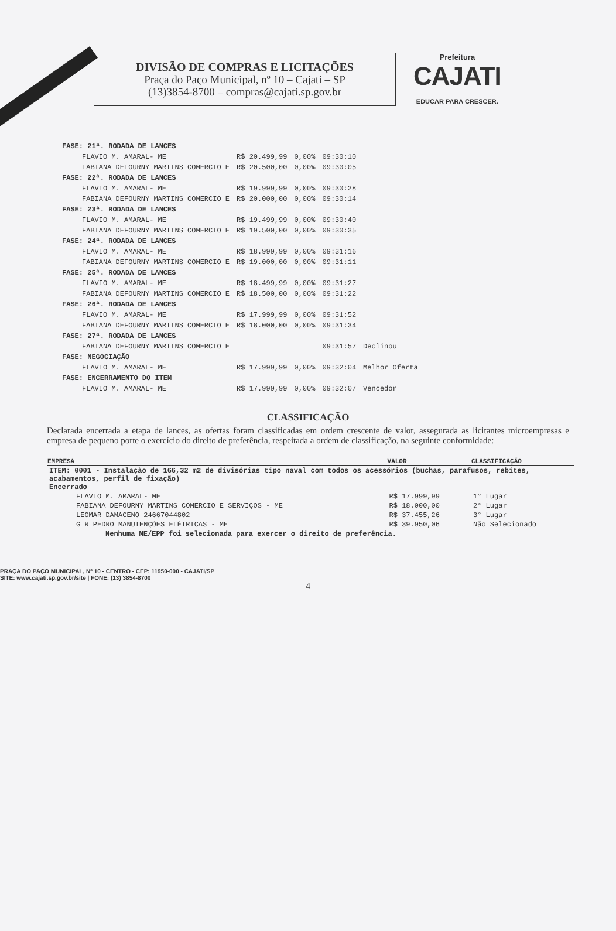DIVISÃO DE COMPRAS E LICITAÇÕES
Praça do Paço Municipal, nº 10 – Cajati – SP
(13)3854-8700 – compras@cajati.sp.gov.br
Prefeitura
CAJATI
EDUCAR PARA CRESCER.
| FASE: 21ª. RODADA DE LANCES | | | | |
| FLAVIO M. AMARAL- ME | R$ 20.499,99 | 0,00% | 09:30:10 | |
| FABIANA DEFOURNY MARTINS COMERCIO E | R$ 20.500,00 | 0,00% | 09:30:05 | |
| FASE: 22ª. RODADA DE LANCES | | | | |
| FLAVIO M. AMARAL- ME | R$ 19.999,99 | 0,00% | 09:30:28 | |
| FABIANA DEFOURNY MARTINS COMERCIO E | R$ 20.000,00 | 0,00% | 09:30:14 | |
| FASE: 23ª. RODADA DE LANCES | | | | |
| FLAVIO M. AMARAL- ME | R$ 19.499,99 | 0,00% | 09:30:40 | |
| FABIANA DEFOURNY MARTINS COMERCIO E | R$ 19.500,00 | 0,00% | 09:30:35 | |
| FASE: 24ª. RODADA DE LANCES | | | | |
| FLAVIO M. AMARAL- ME | R$ 18.999,99 | 0,00% | 09:31:16 | |
| FABIANA DEFOURNY MARTINS COMERCIO E | R$ 19.000,00 | 0,00% | 09:31:11 | |
| FASE: 25ª. RODADA DE LANCES | | | | |
| FLAVIO M. AMARAL- ME | R$ 18.499,99 | 0,00% | 09:31:27 | |
| FABIANA DEFOURNY MARTINS COMERCIO E | R$ 18.500,00 | 0,00% | 09:31:22 | |
| FASE: 26ª. RODADA DE LANCES | | | | |
| FLAVIO M. AMARAL- ME | R$ 17.999,99 | 0,00% | 09:31:52 | |
| FABIANA DEFOURNY MARTINS COMERCIO E | R$ 18.000,00 | 0,00% | 09:31:34 | |
| FASE: 27ª. RODADA DE LANCES | | | | |
| FABIANA DEFOURNY MARTINS COMERCIO E | | | 09:31:57 | Declinou |
| FASE: NEGOCIAÇÃO | | | | |
| FLAVIO M. AMARAL- ME | R$ 17.999,99 | 0,00% | 09:32:04 | Melhor Oferta |
| FASE: ENCERRAMENTO DO ITEM | | | | |
| FLAVIO M. AMARAL- ME | R$ 17.999,99 | 0,00% | 09:32:07 | Vencedor |
CLASSIFICAÇÃO
Declarada encerrada a etapa de lances, as ofertas foram classificadas em ordem crescente de valor, assegurada as licitantes microempresas e empresa de pequeno porte o exercício do direito de preferência, respeitada a ordem de classificação, na seguinte conformidade:
| EMPRESA | VALOR | CLASSIFICAÇÃO |
| --- | --- | --- |
| ITEM: 0001 - Instalação de 166,32 m2 de divisórias tipo naval com todos os acessórios (buchas, parafusos, rebites, acabamentos, perfil de fixação) Encerrado | | |
| FLAVIO M. AMARAL- ME | R$ 17.999,99 | 1° Lugar |
| FABIANA DEFOURNY MARTINS COMERCIO E SERVIÇOS - ME | R$ 18.000,00 | 2° Lugar |
| LEOMAR DAMACENO 24667044802 | R$ 37.455,26 | 3° Lugar |
| G R PEDRO MANUTENÇÕES ELÉTRICAS - ME | R$ 39.950,06 | Não Selecionado |
| Nenhuma ME/EPP foi selecionada para exercer o direito de preferência. | | |
PRAÇA DO PAÇO MUNICIPAL, Nº 10 - CENTRO - CEP: 11950-000 - CAJATI/SP
SITE: www.cajati.sp.gov.br/site | FONE: (13) 3854-8700
4